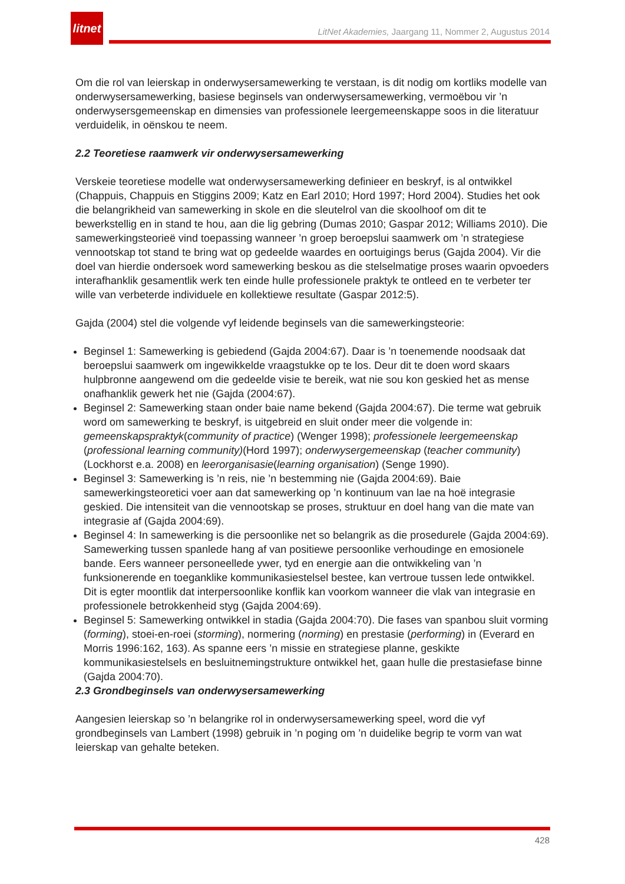litnet
LitNet Akademies, Jaargang 11, Nommer 2, Augustus 2014
Om die rol van leierskap in onderwysersamewerking te verstaan, is dit nodig om kortliks modelle van onderwysersamewerking, basiese beginsels van onderwysersamewerking, vermoëbou vir ’n onderwysersgemeenskap en dimensies van professionele leergemeenskappe soos in die literatuur verduidelik, in oënskou te neem.
2.2 Teoretiese raamwerk vir onderwysersamewerking
Verskeie teoretiese modelle wat onderwysersamewerking definieer en beskryf, is al ontwikkel (Chappuis, Chappuis en Stiggins 2009; Katz en Earl 2010; Hord 1997; Hord 2004). Studies het ook die belangrikheid van samewerking in skole en die sleutelrol van die skoolhoof om dit te bewerkstellig en in stand te hou, aan die lig gebring (Dumas 2010; Gaspar 2012; Williams 2010). Die samewerkingsteorieë vind toepassing wanneer ’n groep beroepslui saamwerk om ’n strategiese vennootskap tot stand te bring wat op gedeelde waardes en oortuigings berus (Gajda 2004). Vir die doel van hierdie ondersoek word samewerking beskou as die stelselmatige proses waarin opvoeders interafhanklik gesamentlik werk ten einde hulle professionele praktyk te ontleed en te verbeter ter wille van verbeterde individuele en kollektiewe resultate (Gaspar 2012:5).
Gajda (2004) stel die volgende vyf leidende beginsels van die samewerkingsteorie:
Beginsel 1: Samewerking is gebiedend (Gajda 2004:67). Daar is ’n toenemende noodsaak dat beroepslui saamwerk om ingewikkelde vraagstukke op te los. Deur dit te doen word skaars hulpbronne aangewend om die gedeelde visie te bereik, wat nie sou kon geskied het as mense onafhanklik gewerk het nie (Gajda (2004:67).
Beginsel 2: Samewerking staan onder baie name bekend (Gajda 2004:67). Die terme wat gebruik word om samewerking te beskryf, is uitgebreid en sluit onder meer die volgende in: gemeenskapspraktyk(community of practice) (Wenger 1998); professionele leergemeenskap (professional learning community)(Hord 1997); onderwysergemeenskap (teacher community) (Lockhorst e.a. 2008) en leerorganisasie(learning organisation) (Senge 1990).
Beginsel 3: Samewerking is ’n reis, nie ’n bestemming nie (Gajda 2004:69). Baie samewerkingsteoretici voer aan dat samewerking op ’n kontinuum van lae na hoë integrasie geskied. Die intensiteit van die vennootskap se proses, struktuur en doel hang van die mate van integrasie af (Gajda 2004:69).
Beginsel 4: In samewerking is die persoonlike net so belangrik as die prosedurele (Gajda 2004:69). Samewerking tussen spanlede hang af van positiewe persoonlike verhoudinge en emosionele bande. Eers wanneer personeellede ywer, tyd en energie aan die ontwikkeling van ’n funksionerende en toeganklike kommunikasiestelsel bestee, kan vertroue tussen lede ontwikkel. Dit is egter moontlik dat interpersoonlike konflik kan voorkom wanneer die vlak van integrasie en professionele betrokkenheid styg (Gajda 2004:69).
Beginsel 5: Samewerking ontwikkel in stadia (Gajda 2004:70). Die fases van spanbou sluit vorming (forming), stoei-en-roei (storming), normering (norming) en prestasie (performing) in (Everard en Morris 1996:162, 163). As spanne eers ’n missie en strategiese planne, geskikte kommunikasiestelsels en besluitnemingstrukture ontwikkel het, gaan hulle die prestasiefase binne (Gajda 2004:70).
2.3 Grondbeginsels van onderwysersamewerking
Aangesien leierskap so ’n belangrike rol in onderwysersamewerking speel, word die vyf grondbeginsels van Lambert (1998) gebruik in ’n poging om ’n duidelike begrip te vorm van wat leierskap van gehalte beteken.
428